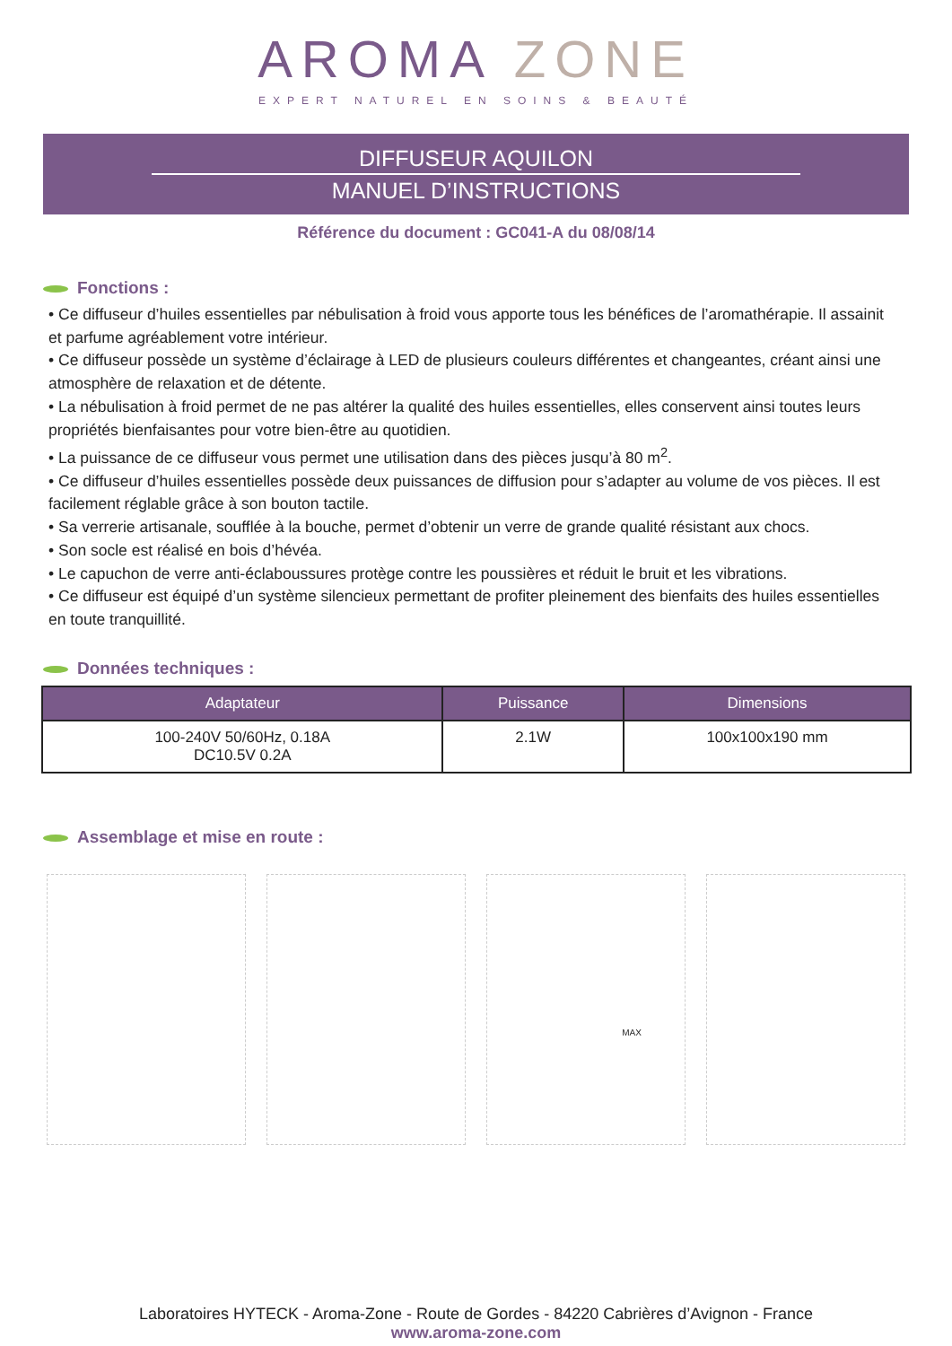AROMA ZONE
EXPERT NATUREL EN SOINS & BEAUTÉ
DIFFUSEUR AQUILON
MANUEL D’INSTRUCTIONS
Référence du document : GC041-A du 08/08/14
Fonctions :
• Ce diffuseur d’huiles essentielles par nébulisation à froid vous apporte tous les bénéfices de l’aromathérapie. Il assainit et parfume agréablement votre intérieur.
• Ce diffuseur possède un système d’éclairage à LED de plusieurs couleurs différentes et changeantes, créant ainsi une atmosphère de relaxation et de détente.
• La nébulisation à froid permet de ne pas altérer la qualité des huiles essentielles, elles conservent ainsi toutes leurs propriétés bienfaisantes pour votre bien-être au quotidien.
• La puissance de ce diffuseur vous permet une utilisation dans des pièces jusqu’à 80 m<sup>2</sup>.
• Ce diffuseur d’huiles essentielles possède deux puissances de diffusion pour s’adapter au volume de vos pièces. Il est facilement réglable grâce à son bouton tactile.
• Sa verrerie artisanale, soufflée à la bouche, permet d’obtenir un verre de grande qualité résistant aux chocs.
• Son socle est réalisé en bois d’hévéa.
• Le capuchon de verre anti-éclaboussures protège contre les poussières et réduit le bruit et les vibrations.
• Ce diffuseur est équipé d’un système silencieux permettant de profiter pleinement des bienfaits des huiles essentielles en toute tranquillité.
Données techniques :
| Adaptateur | Puissance | Dimensions |
| --- | --- | --- |
| 100-240V 50/60Hz, 0.18A DC10.5V 0.2A | 2.1W | 100x100x190 mm |
Assemblage et mise en route :
MAX
Laboratoires HYTECK - Aroma-Zone - Route de Gordes - 84220 Cabrières d’Avignon - France
www.aroma-zone.com